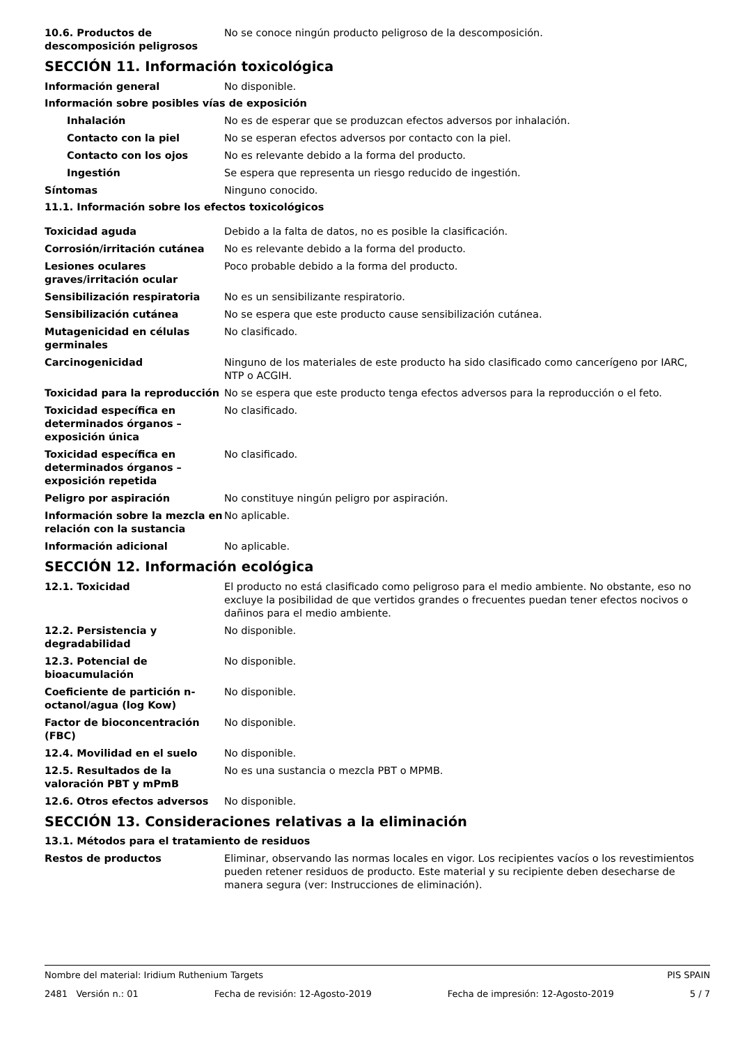10.6. Productos de descomposición peligrosos
No se conoce ningún producto peligroso de la descomposición.
SECCIÓN 11. Información toxicológica
Información general No disponible.
Información sobre posibles vías de exposición
Inhalación No es de esperar que se produzcan efectos adversos por inhalación.
Contacto con la piel No se esperan efectos adversos por contacto con la piel.
Contacto con los ojos No es relevante debido a la forma del producto.
Ingestión Se espera que representa un riesgo reducido de ingestión.
Síntomas Ninguno conocido.
11.1. Información sobre los efectos toxicológicos
Toxicidad aguda Debido a la falta de datos, no es posible la clasificación.
Corrosión/irritación cutánea No es relevante debido a la forma del producto.
Lesiones oculares graves/irritación ocular
Poco probable debido a la forma del producto.
Sensibilización respiratoria No es un sensibilizante respiratorio.
Sensibilización cutánea No se espera que este producto cause sensibilización cutánea.
Mutagenicidad en células germinales
No clasificado.
Carcinogenicidad Ninguno de los materiales de este producto ha sido clasificado como cancerígeno por IARC, NTP o ACGIH.
Toxicidad para la reproducción
No se espera que este producto tenga efectos adversos para la reproducción o el feto.
Toxicidad específica en determinados órganos – exposición única
No clasificado.
Toxicidad específica en determinados órganos – exposición repetida
No clasificado.
Peligro por aspiración No constituye ningún peligro por aspiración.
Información sobre la mezcla en relación con la sustancia
No aplicable.
Información adicional No aplicable.
SECCIÓN 12. Información ecológica
12.1. Toxicidad El producto no está clasificado como peligroso para el medio ambiente. No obstante, eso no excluye la posibilidad de que vertidos grandes o frecuentes puedan tener efectos nocivos o dañinos para el medio ambiente.
12.2. Persistencia y degradabilidad
No disponible.
12.3. Potencial de bioacumulación
No disponible.
Coeficiente de partición n-octanol/agua (log Kow)
No disponible.
Factor de bioconcentración (FBC)
No disponible.
12.4. Movilidad en el suelo No disponible.
12.5. Resultados de la valoración PBT y mPmB
No es una sustancia o mezcla PBT o MPMB.
12.6. Otros efectos adversos No disponible.
SECCIÓN 13. Consideraciones relativas a la eliminación
13.1. Métodos para el tratamiento de residuos
Restos de productos Eliminar, observando las normas locales en vigor. Los recipientes vacíos o los revestimientos pueden retener residuos de producto. Este material y su recipiente deben desecharse de manera segura (ver: Instrucciones de eliminación).
Nombre del material: Iridium Ruthenium Targets PIS SPAIN
2481 Versión n.: 01 Fecha de revisión: 12-Agosto-2019 Fecha de impresión: 12-Agosto-2019 5 / 7